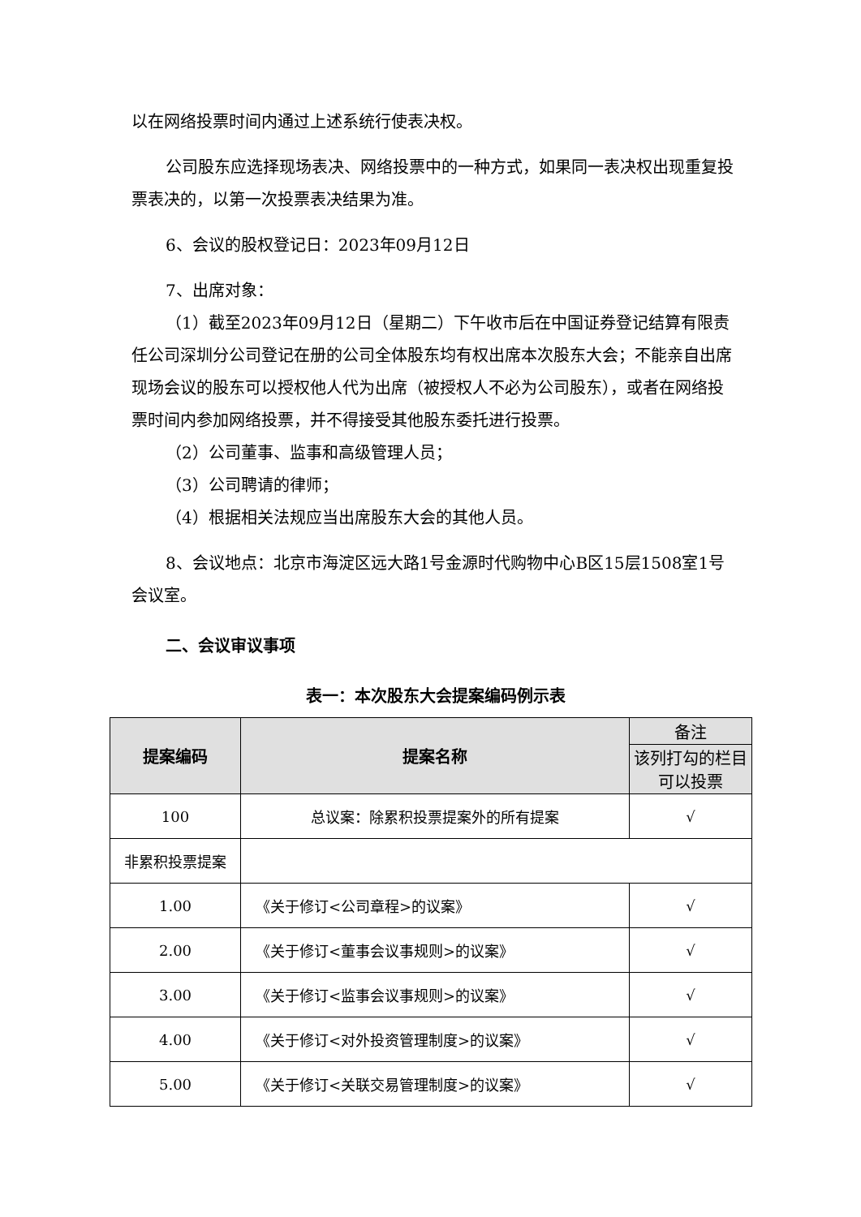以在网络投票时间内通过上述系统行使表决权。
公司股东应选择现场表决、网络投票中的一种方式，如果同一表决权出现重复投票表决的，以第一次投票表决结果为准。
6、会议的股权登记日：2023年09月12日
7、出席对象：
（1）截至2023年09月12日（星期二）下午收市后在中国证券登记结算有限责任公司深圳分公司登记在册的公司全体股东均有权出席本次股东大会；不能亲自出席现场会议的股东可以授权他人代为出席（被授权人不必为公司股东），或者在网络投票时间内参加网络投票，并不得接受其他股东委托进行投票。
（2）公司董事、监事和高级管理人员；
（3）公司聘请的律师；
（4）根据相关法规应当出席股东大会的其他人员。
8、会议地点：北京市海淀区远大路1号金源时代购物中心B区15层1508室1号会议室。
二、会议审议事项
表一：本次股东大会提案编码例示表
| 提案编码 | 提案名称 | 备注 |
| | | 该列打勾的栏目可以投票 |
| 100 | 总议案：除累积投票提案外的所有提案 | √ |
| 非累积投票提案 | | |
| 1.00 | 《关于修订<公司章程>的议案》 | √ |
| 2.00 | 《关于修订<董事会议事规则>的议案》 | √ |
| 3.00 | 《关于修订<监事会议事规则>的议案》 | √ |
| 4.00 | 《关于修订<对外投资管理制度>的议案》 | √ |
| 5.00 | 《关于修订<关联交易管理制度>的议案》 | √ |